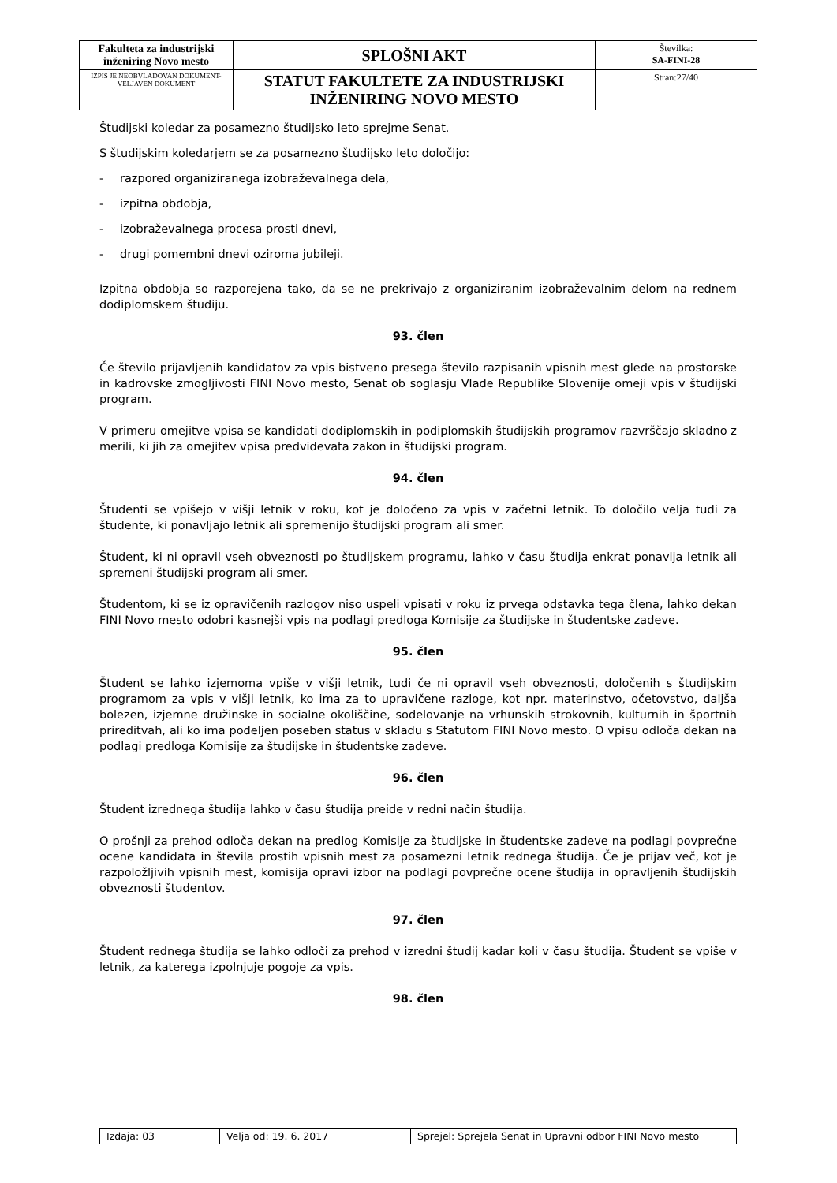| Fakulteta za industrijski inženiring Novo mesto | SPLOŠNI AKT | Številka: SA-FINI-28 |
| IZPIS JE NEOBVLADOVAN DOKUMENT-VELJAVEN DOKUMENT | STATUT FAKULTETE ZA INDUSTRIJSKI INŽENIRING NOVO MESTO | Stran:27/40 |
Študijski koledar za posamezno študijsko leto sprejme Senat.
S študijskim koledarjem se za posamezno študijsko leto določijo:
- razpored organiziranega izobraževalnega dela,
- izpitna obdobja,
- izobraževalnega procesa prosti dnevi,
- drugi pomembni dnevi oziroma jubileji.
Izpitna obdobja so razporejena tako, da se ne prekrivajo z organiziranim izobraževalnim delom na rednem dodiplomskem študiju.
93. člen
Če število prijavljenih kandidatov za vpis bistveno presega število razpisanih vpisnih mest glede na prostorske in kadrovske zmogljivosti FINI Novo mesto, Senat ob soglasju Vlade Republike Slovenije omeji vpis v študijski program.
V primeru omejitve vpisa se kandidati dodiplomskih in podiplomskih študijskih programov razvrščajo skladno z merili, ki jih za omejitev vpisa predvidevata zakon in študijski program.
94. člen
Študenti se vpišejo v višji letnik v roku, kot je določeno za vpis v začetni letnik. To določilo velja tudi za študente, ki ponavljajo letnik ali spremenijo študijski program ali smer.
Študent, ki ni opravil vseh obveznosti po študijskem programu, lahko v času študija enkrat ponavlja letnik ali spremeni študijski program ali smer.
Študentom, ki se iz opravičenih razlogov niso uspeli vpisati v roku iz prvega odstavka tega člena, lahko dekan FINI Novo mesto odobri kasnejši vpis na podlagi predloga Komisije za študijske in študentske zadeve.
95. člen
Študent se lahko izjemoma vpiše v višji letnik, tudi če ni opravil vseh obveznosti, določenih s študijskim programom za vpis v višji letnik, ko ima za to upravičene razloge, kot npr. materinstvo, očetovstvo, daljša bolezen, izjemne družinske in socialne okoliščine, sodelovanje na vrhunskih strokovnih, kulturnih in športnih prireditvah, ali ko ima podeljen poseben status v skladu s Statutom FINI Novo mesto. O vpisu odloča dekan na podlagi predloga Komisije za študijske in študentske zadeve.
96. člen
Študent izrednega študija lahko v času študija preide v redni način študija.
O prošnji za prehod odloča dekan na predlog Komisije za študijske in študentske zadeve na podlagi povprečne ocene kandidata in števila prostih vpisnih mest za posamezni letnik rednega študija. Če je prijav več, kot je razpoložljivih vpisnih mest, komisija opravi izbor na podlagi povprečne ocene študija in opravljenih študijskih obveznosti študentov.
97. člen
Študent rednega študija se lahko odloči za prehod v izredni študij kadar koli v času študija. Študent se vpiše v letnik, za katerega izpolnjuje pogoje za vpis.
98. člen
| Izdaja: 03 | Velja od: 19. 6. 2017 | Sprejel: Sprejela Senat in Upravni odbor FINI Novo mesto |